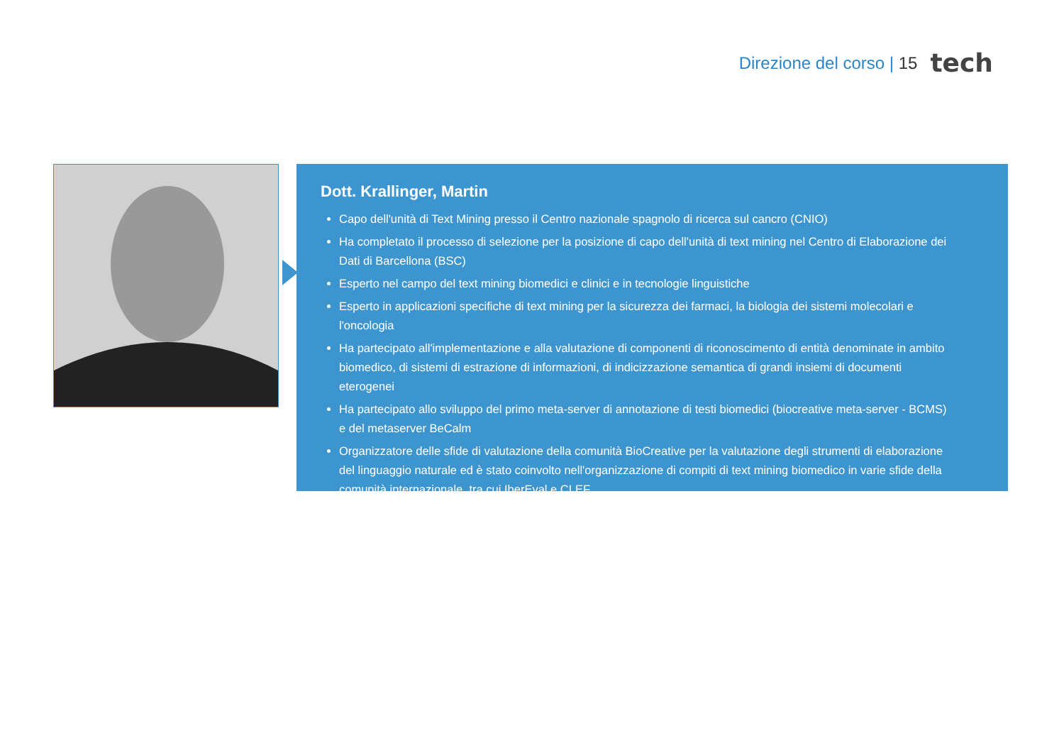Direzione del corso | 15 tech
Dott. Krallinger, Martin
Capo dell'unità di Text Mining presso il Centro nazionale spagnolo di ricerca sul cancro (CNIO)
Ha completato il processo di selezione per la posizione di capo dell'unità di text mining nel Centro di Elaborazione dei Dati di Barcellona (BSC)
Esperto nel campo del text mining biomedici e clinici e in tecnologie linguistiche
Esperto in applicazioni specifiche di text mining per la sicurezza dei farmaci, la biologia dei sistemi molecolari e l'oncologia
Ha partecipato all'implementazione e alla valutazione di componenti di riconoscimento di entità denominate in ambito biomedico, di sistemi di estrazione di informazioni, di indicizzazione semantica di grandi insiemi di documenti eterogenei
Ha partecipato allo sviluppo del primo meta-server di annotazione di testi biomedici (biocreative meta-server - BCMS) e del metaserver BeCalm
Organizzatore delle sfide di valutazione della comunità BioCreative per la valutazione degli strumenti di elaborazione del linguaggio naturale ed è stato coinvolto nell'organizzazione di compiti di text mining biomedico in varie sfide della comunità internazionale, tra cui IberEval e CLEF